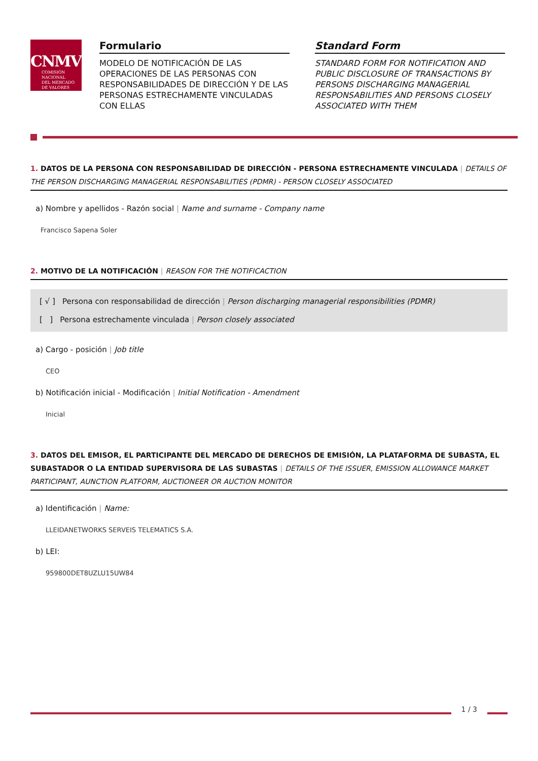CNMV
COMISIÓN
NACIONAL
DEL MERCADO
DE VALORES
Formulario
MODELO DE NOTIFICACIÓN DE LAS OPERACIONES DE LAS PERSONAS CON RESPONSABILIDADES DE DIRECCIÓN Y DE LAS PERSONAS ESTRECHAMENTE VINCULADAS CON ELLAS
Standard Form
STANDARD FORM FOR NOTIFICATION AND PUBLIC DISCLOSURE OF TRANSACTIONS BY PERSONS DISCHARGING MANAGERIAL RESPONSABILITIES AND PERSONS CLOSELY ASSOCIATED WITH THEM
1. DATOS DE LA PERSONA CON RESPONSABILIDAD DE DIRECCIÓN - PERSONA ESTRECHAMENTE VINCULADA | DETAILS OF THE PERSON DISCHARGING MANAGERIAL RESPONSABILITIES (PDMR) - PERSON CLOSELY ASSOCIATED
a) Nombre y apellidos - Razón social | Name and surname - Company name
Francisco Sapena Soler
2. MOTIVO DE LA NOTIFICACIÓN | REASON FOR THE NOTIFICACTION
[ √ ] Persona con responsabilidad de dirección | Person discharging managerial responsibilities (PDMR)
[ ] Persona estrechamente vinculada | Person closely associated
a) Cargo - posición | Job title
CEO
b) Notificación inicial - Modificación | Initial Notification - Amendment
Inicial
3. DATOS DEL EMISOR, EL PARTICIPANTE DEL MERCADO DE DERECHOS DE EMISIÓN, LA PLATAFORMA DE SUBASTA, EL SUBASTADOR O LA ENTIDAD SUPERVISORA DE LAS SUBASTAS | DETAILS OF THE ISSUER, EMISSION ALLOWANCE MARKET PARTICIPANT, AUNCTION PLATFORM, AUCTIONEER OR AUCTION MONITOR
a) Identificación | Name:
LLEIDANETWORKS SERVEIS TELEMATICS S.A.
b) LEI:
959800DET8UZLU15UW84
1 / 3